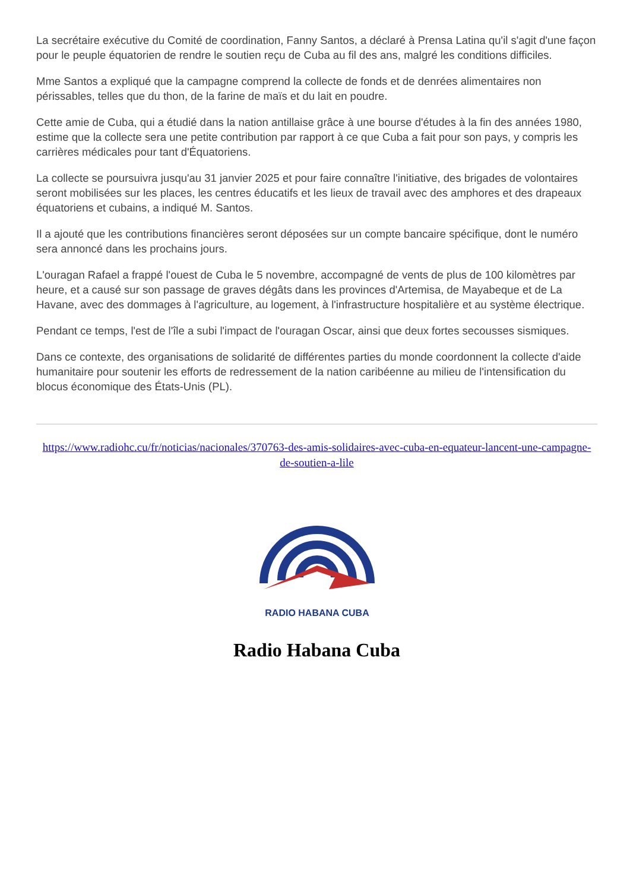La secrétaire exécutive du Comité de coordination, Fanny Santos, a déclaré à Prensa Latina qu'il s'agit d'une façon pour le peuple équatorien de rendre le soutien reçu de Cuba au fil des ans, malgré les conditions difficiles.
Mme Santos a expliqué que la campagne comprend la collecte de fonds et de denrées alimentaires non périssables, telles que du thon, de la farine de maïs et du lait en poudre.
Cette amie de Cuba, qui a étudié dans la nation antillaise grâce à une bourse d'études à la fin des années 1980, estime que la collecte sera une petite contribution par rapport à ce que Cuba a fait pour son pays, y compris les carrières médicales pour tant d'Équatoriens.
La collecte se poursuivra jusqu'au 31 janvier 2025 et pour faire connaître l'initiative, des brigades de volontaires seront mobilisées sur les places, les centres éducatifs et les lieux de travail avec des amphores et des drapeaux équatoriens et cubains, a indiqué M. Santos.
Il a ajouté que les contributions financières seront déposées sur un compte bancaire spécifique, dont le numéro sera annoncé dans les prochains jours.
L'ouragan Rafael a frappé l'ouest de Cuba le 5 novembre, accompagné de vents de plus de 100 kilomètres par heure, et a causé sur son passage de graves dégâts dans les provinces d'Artemisa, de Mayabeque et de La Havane, avec des dommages à l'agriculture, au logement, à l'infrastructure hospitalière et au système électrique.
Pendant ce temps, l'est de l'île a subi l'impact de l'ouragan Oscar, ainsi que deux fortes secousses sismiques.
Dans ce contexte, des organisations de solidarité de différentes parties du monde coordonnent la collecte d'aide humanitaire pour soutenir les efforts de redressement de la nation caribéenne au milieu de l'intensification du blocus économique des États-Unis (PL).
https://www.radiohc.cu/fr/noticias/nacionales/370763-des-amis-solidaires-avec-cuba-en-equateur-lancent-une-campagne-de-soutien-a-lile
RADIO HABANA CUBA
Radio Habana Cuba